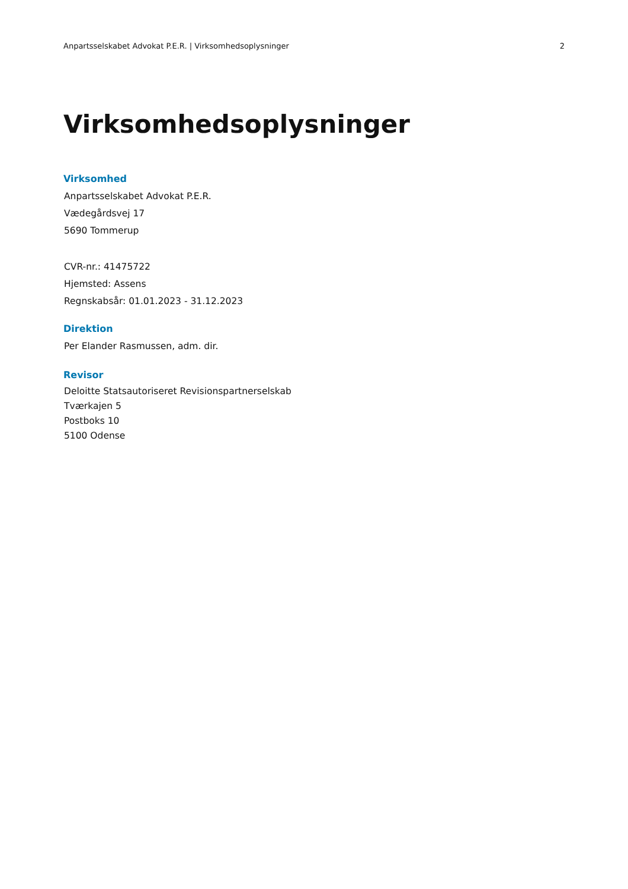Anpartsselskabet Advokat P.E.R. | Virksomhedsoplysninger 2
Virksomhedsoplysninger
Virksomhed
Anpartsselskabet Advokat P.E.R.
Vædegårdsvej 17
5690 Tommerup
CVR-nr.: 41475722
Hjemsted: Assens
Regnskabsår: 01.01.2023 - 31.12.2023
Direktion
Per Elander Rasmussen, adm. dir.
Revisor
Deloitte Statsautoriseret Revisionspartnerselskab
Tværkajen 5
Postboks 10
5100 Odense